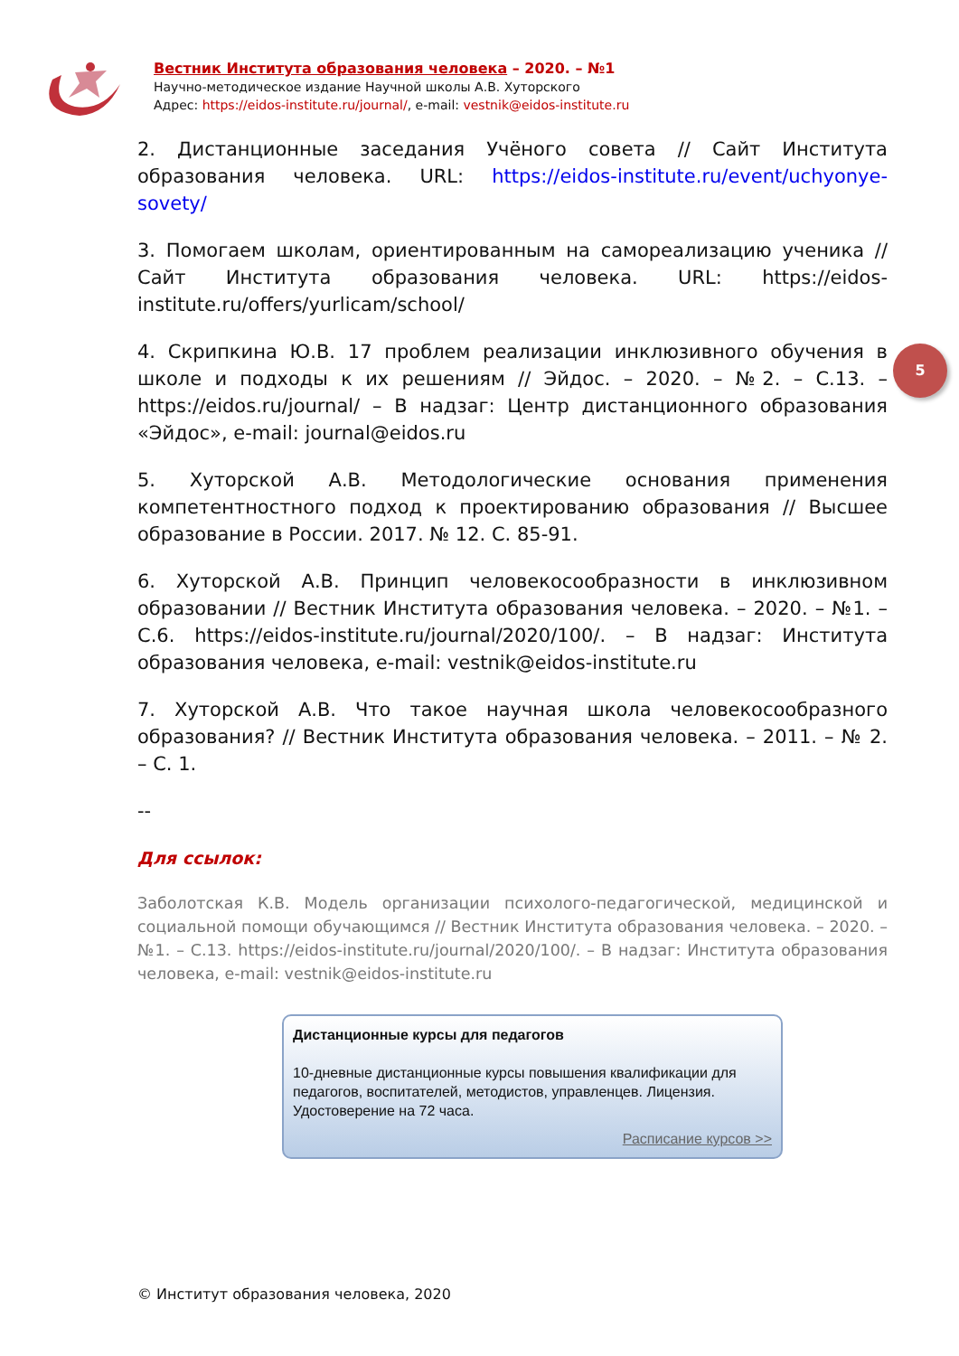Вестник Института образования человека – 2020. – №1
Научно-методическое издание Научной школы А.В. Хуторского
Адрес: https://eidos-institute.ru/journal/, e-mail: vestnik@eidos-institute.ru
2. Дистанционные заседания Учёного совета // Сайт Института образования человека. URL: https://eidos-institute.ru/event/uchyonye-sovety/
3. Помогаем школам, ориентированным на самореализацию ученика // Сайт Института образования человека. URL: https://eidos-institute.ru/offers/yurlicam/school/
4. Скрипкина Ю.В. 17 проблем реализации инклюзивного обучения в школе и подходы к их решениям // Эйдос. – 2020. – №2. – С.13. – https://eidos.ru/journal/ – В надзаг: Центр дистанционного образования «Эйдос», e-mail: journal@eidos.ru
5. Хуторской А.В. Методологические основания применения компетентностного подход к проектированию образования // Высшее образование в России. 2017. № 12. С. 85-91.
6. Хуторской А.В. Принцип человекосообразности в инклюзивном образовании // Вестник Института образования человека. – 2020. – №1. – С.6. https://eidos-institute.ru/journal/2020/100/. – В надзаг: Института образования человека, e-mail: vestnik@eidos-institute.ru
7. Хуторской А.В. Что такое научная школа человекосообразного образования? // Вестник Института образования человека. – 2011. – № 2. – С. 1.
--
Для ссылок:
Заболотская К.В. Модель организации психолого-педагогической, медицинской и социальной помощи обучающимся // Вестник Института образования человека. – 2020. – №1. – С.13. https://eidos-institute.ru/journal/2020/100/. – В надзаг: Института образования человека, e-mail: vestnik@eidos-institute.ru
5
Дистанционные курсы для педагогов
10-дневные дистанционные курсы повышения квалификации для педагогов, воспитателей, методистов, управленцев. Лицензия. Удостоверение на 72 часа.
Расписание курсов >>
© Институт образования человека, 2020